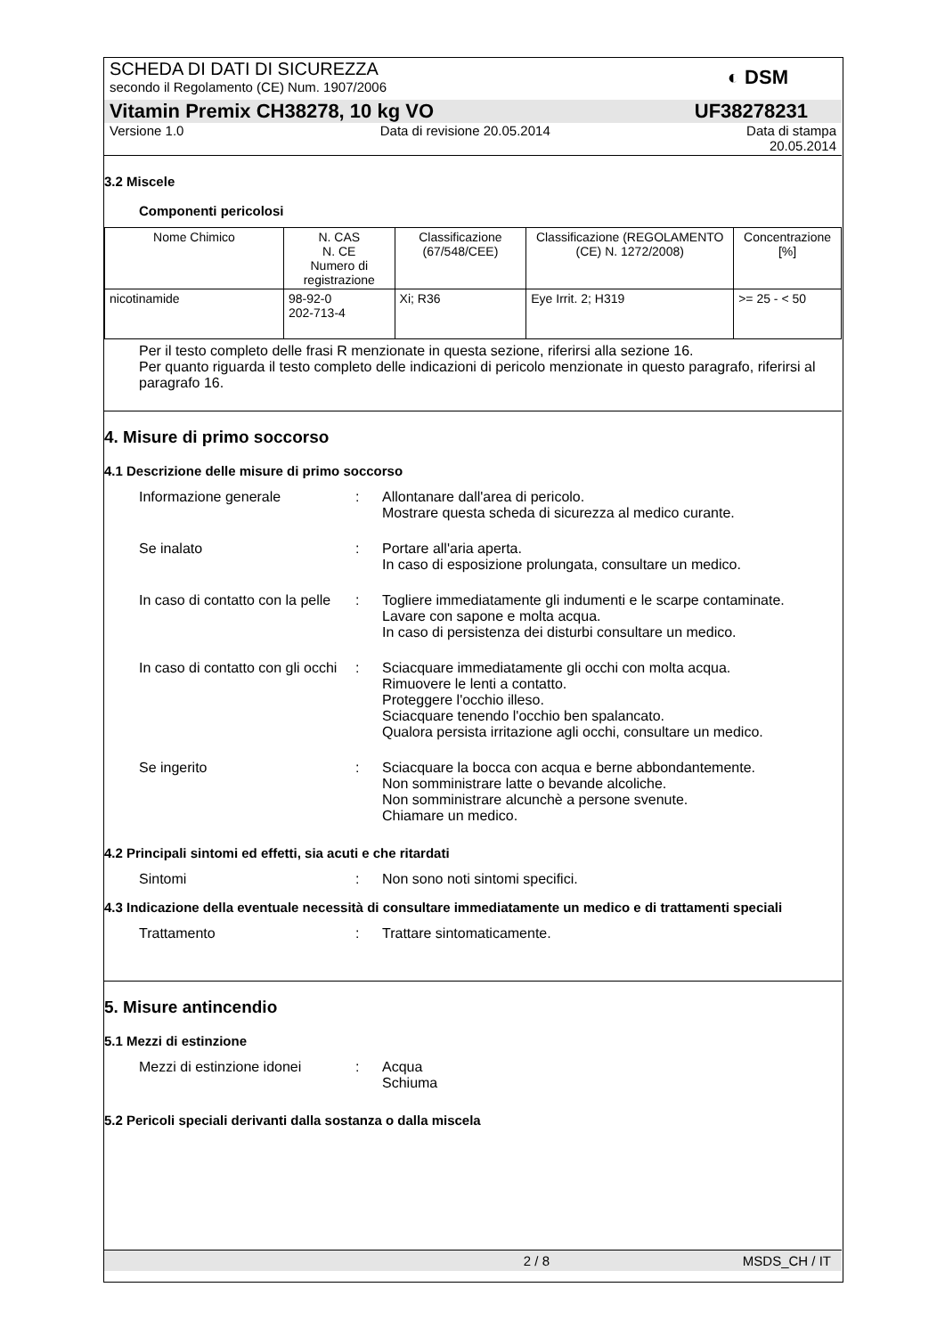SCHEDA DI DATI DI SICUREZZA
secondo il Regolamento (CE) Num. 1907/2006
◐ DSM
Vitamin Premix CH38278, 10 kg VO UF38278231
Versione 1.0 Data di revisione 20.05.2014 Data di stampa
20.05.2014
3.2 Miscele
Componenti pericolosi
| Nome Chimico | N. CAS N. CE Numero di registrazione | Classificazione (67/548/CEE) | Classificazione (REGOLAMENTO (CE) N. 1272/2008) | Concentrazione [%] |
| --- | --- | --- | --- | --- |
| nicotinamide | 98-92-0 202-713-4 | Xi; R36 | Eye Irrit. 2; H319 | >= 25 - < 50 |
Per il testo completo delle frasi R menzionate in questa sezione, riferirsi alla sezione 16.
Per quanto riguarda il testo completo delle indicazioni di pericolo menzionate in questo paragrafo, riferirsi al paragrafo 16.
4. Misure di primo soccorso
4.1 Descrizione delle misure di primo soccorso
Informazione generale : Allontanare dall'area di pericolo.
Mostrare questa scheda di sicurezza al medico curante.
Se inalato : Portare all'aria aperta.
In caso di esposizione prolungata, consultare un medico.
In caso di contatto con la pelle
: Togliere immediatamente gli indumenti e le scarpe contaminate.
Lavare con sapone e molta acqua.
In caso di persistenza dei disturbi consultare un medico.
In caso di contatto con gli occhi
: Sciacquare immediatamente gli occhi con molta acqua.
Rimuovere le lenti a contatto.
Proteggere l'occhio illeso.
Sciacquare tenendo l'occhio ben spalancato.
Qualora persista irritazione agli occhi, consultare un medico.
Se ingerito : Sciacquare la bocca con acqua e berne abbondantemente.
Non somministrare latte o bevande alcoliche.
Non somministrare alcunchè a persone svenute.
Chiamare un medico.
4.2 Principali sintomi ed effetti, sia acuti e che ritardati
Sintomi : Non sono noti sintomi specifici.
4.3 Indicazione della eventuale necessità di consultare immediatamente un medico e di trattamenti speciali
Trattamento : Trattare sintomaticamente.
5. Misure antincendio
5.1 Mezzi di estinzione
Mezzi di estinzione idonei
: Acqua
Schiuma
5.2 Pericoli speciali derivanti dalla sostanza o dalla miscela
2 / 8 MSDS_CH / IT